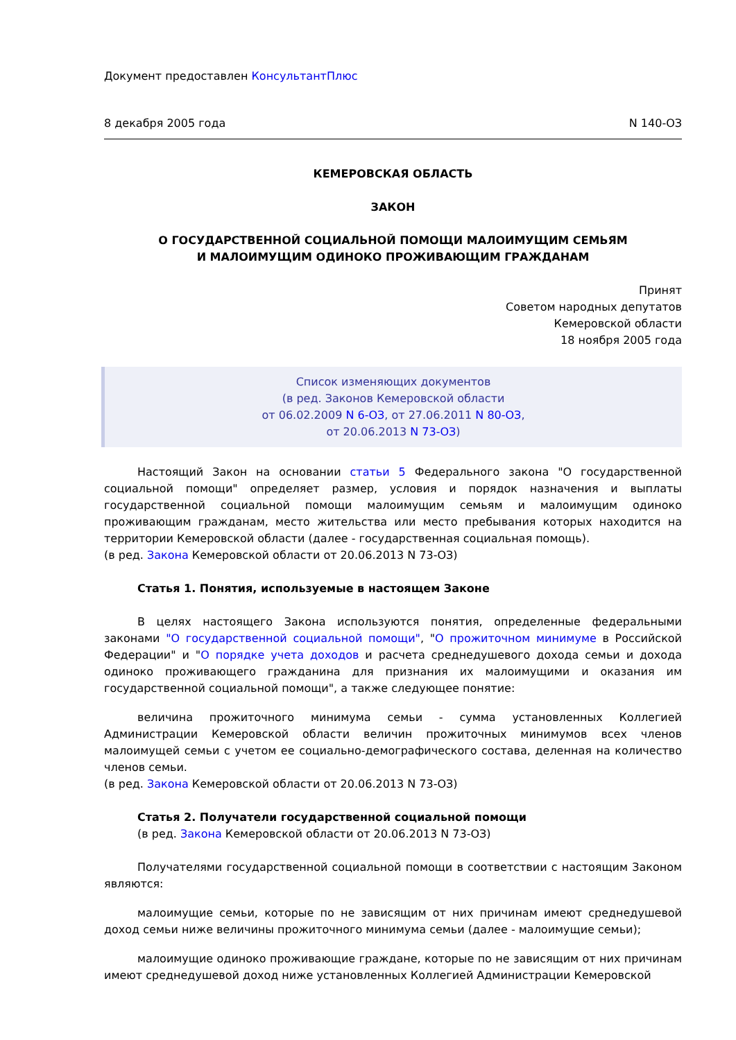Документ предоставлен КонсультантПлюс
8 декабря 2005 года N 140-ОЗ
КЕМЕРОВСКАЯ ОБЛАСТЬ
ЗАКОН
О ГОСУДАРСТВЕННОЙ СОЦИАЛЬНОЙ ПОМОЩИ МАЛОИМУЩИМ СЕМЬЯМ
И МАЛОИМУЩИМ ОДИНОКО ПРОЖИВАЮЩИМ ГРАЖДАНАМ
Принят
Советом народных депутатов
Кемеровской области
18 ноября 2005 года
Список изменяющих документов
(в ред. Законов Кемеровской области
от 06.02.2009 N 6-ОЗ, от 27.06.2011 N 80-ОЗ,
от 20.06.2013 N 73-ОЗ)
Настоящий Закон на основании статьи 5 Федерального закона "О государственной социальной помощи" определяет размер, условия и порядок назначения и выплаты государственной социальной помощи малоимущим семьям и малоимущим одиноко проживающим гражданам, место жительства или место пребывания которых находится на территории Кемеровской области (далее - государственная социальная помощь).
(в ред. Закона Кемеровской области от 20.06.2013 N 73-ОЗ)
Статья 1. Понятия, используемые в настоящем Законе
В целях настоящего Закона используются понятия, определенные федеральными законами "О государственной социальной помощи", "О прожиточном минимуме в Российской Федерации" и "О порядке учета доходов и расчета среднедушевого дохода семьи и дохода одиноко проживающего гражданина для признания их малоимущими и оказания им государственной социальной помощи", а также следующее понятие:
величина прожиточного минимума семьи - сумма установленных Коллегией Администрации Кемеровской области величин прожиточных минимумов всех членов малоимущей семьи с учетом ее социально-демографического состава, деленная на количество членов семьи.
(в ред. Закона Кемеровской области от 20.06.2013 N 73-ОЗ)
Статья 2. Получатели государственной социальной помощи
(в ред. Закона Кемеровской области от 20.06.2013 N 73-ОЗ)
Получателями государственной социальной помощи в соответствии с настоящим Законом являются:
малоимущие семьи, которые по не зависящим от них причинам имеют среднедушевой доход семьи ниже величины прожиточного минимума семьи (далее - малоимущие семьи);
малоимущие одиноко проживающие граждане, которые по не зависящим от них причинам имеют среднедушевой доход ниже установленных Коллегией Администрации Кемеровской